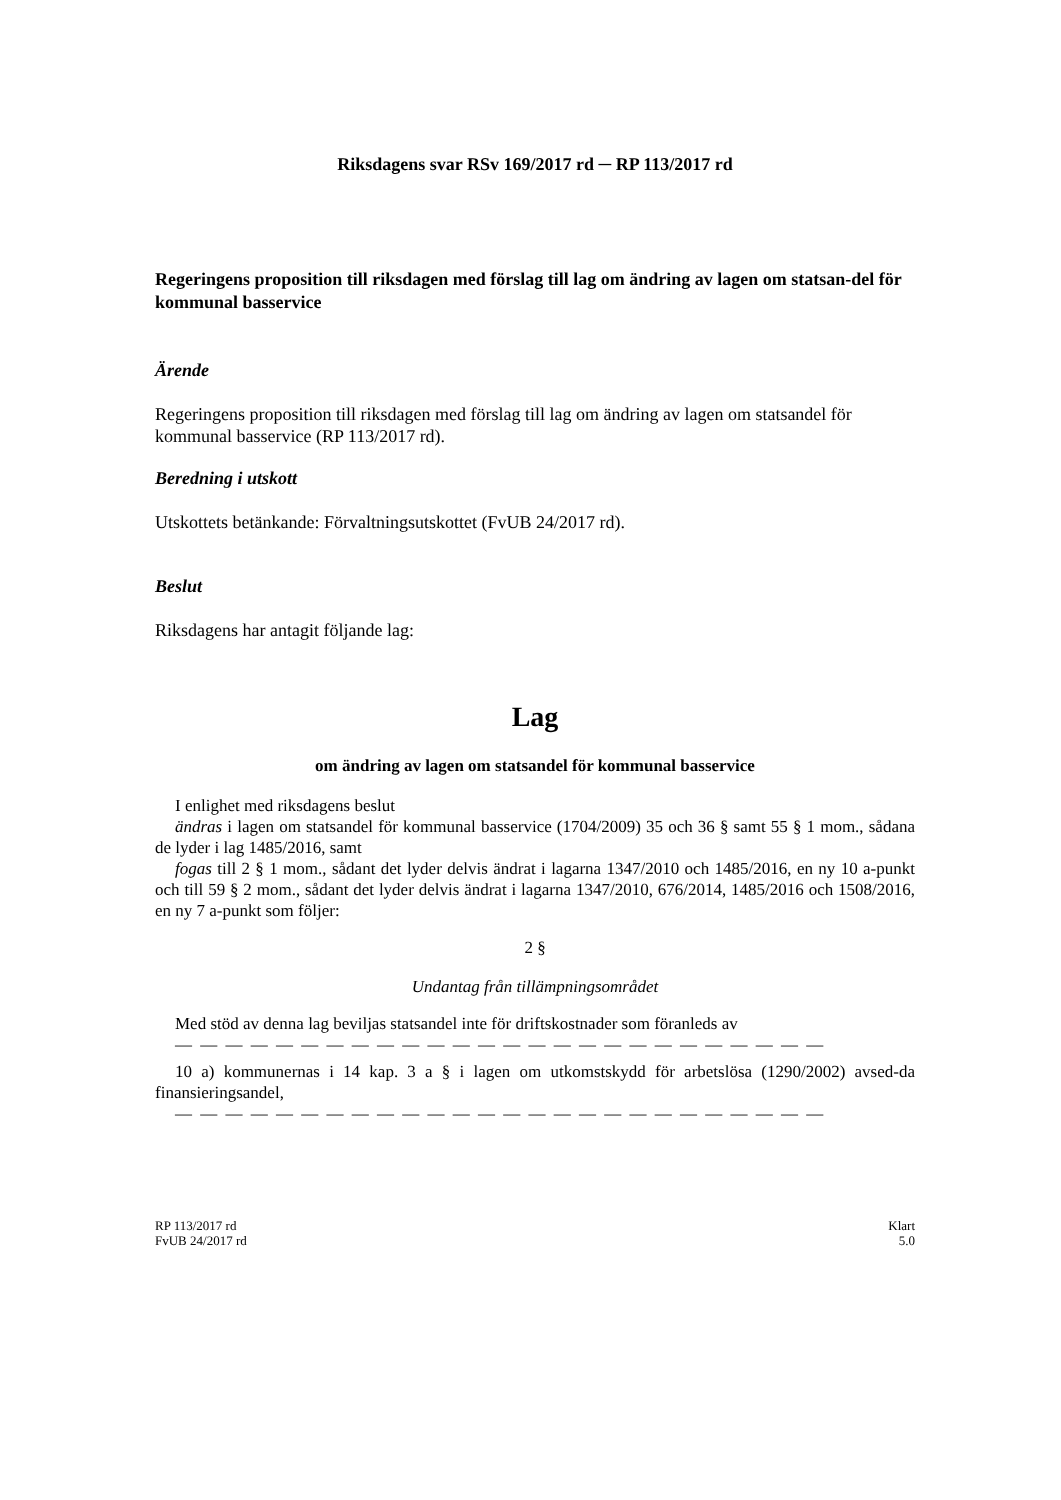Riksdagens svar RSv 169/2017 rd ─ RP 113/2017 rd
Regeringens proposition till riksdagen med förslag till lag om ändring av lagen om statsan-del för kommunal basservice
Ärende
Regeringens proposition till riksdagen med förslag till lag om ändring av lagen om statsandel för kommunal basservice (RP 113/2017 rd).
Beredning i utskott
Utskottets betänkande: Förvaltningsutskottet (FvUB 24/2017 rd).
Beslut
Riksdagens har antagit följande lag:
Lag
om ändring av lagen om statsandel för kommunal basservice
I enlighet med riksdagens beslut
ändras i lagen om statsandel för kommunal basservice (1704/2009) 35 och 36 § samt 55 § 1 mom., sådana de lyder i lag 1485/2016, samt
fogas till 2 § 1 mom., sådant det lyder delvis ändrat i lagarna 1347/2010 och 1485/2016, en ny 10 a-punkt och till 59 § 2 mom., sådant det lyder delvis ändrat i lagarna 1347/2010, 676/2014, 1485/2016 och 1508/2016, en ny 7 a-punkt som följer:
2 §
Undantag från tillämpningsområdet
Med stöd av denna lag beviljas statsandel inte för driftskostnader som föranleds av
— — — — — — — — — — — — — — — — — — — — — — — — — —
10 a) kommunernas i 14 kap. 3 a § i lagen om utkomstskydd för arbetslösa (1290/2002) avsed-da finansieringsandel,
— — — — — — — — — — — — — — — — — — — — — — — — — —
RP 113/2017 rd
FvUB 24/2017 rd
Klart
5.0